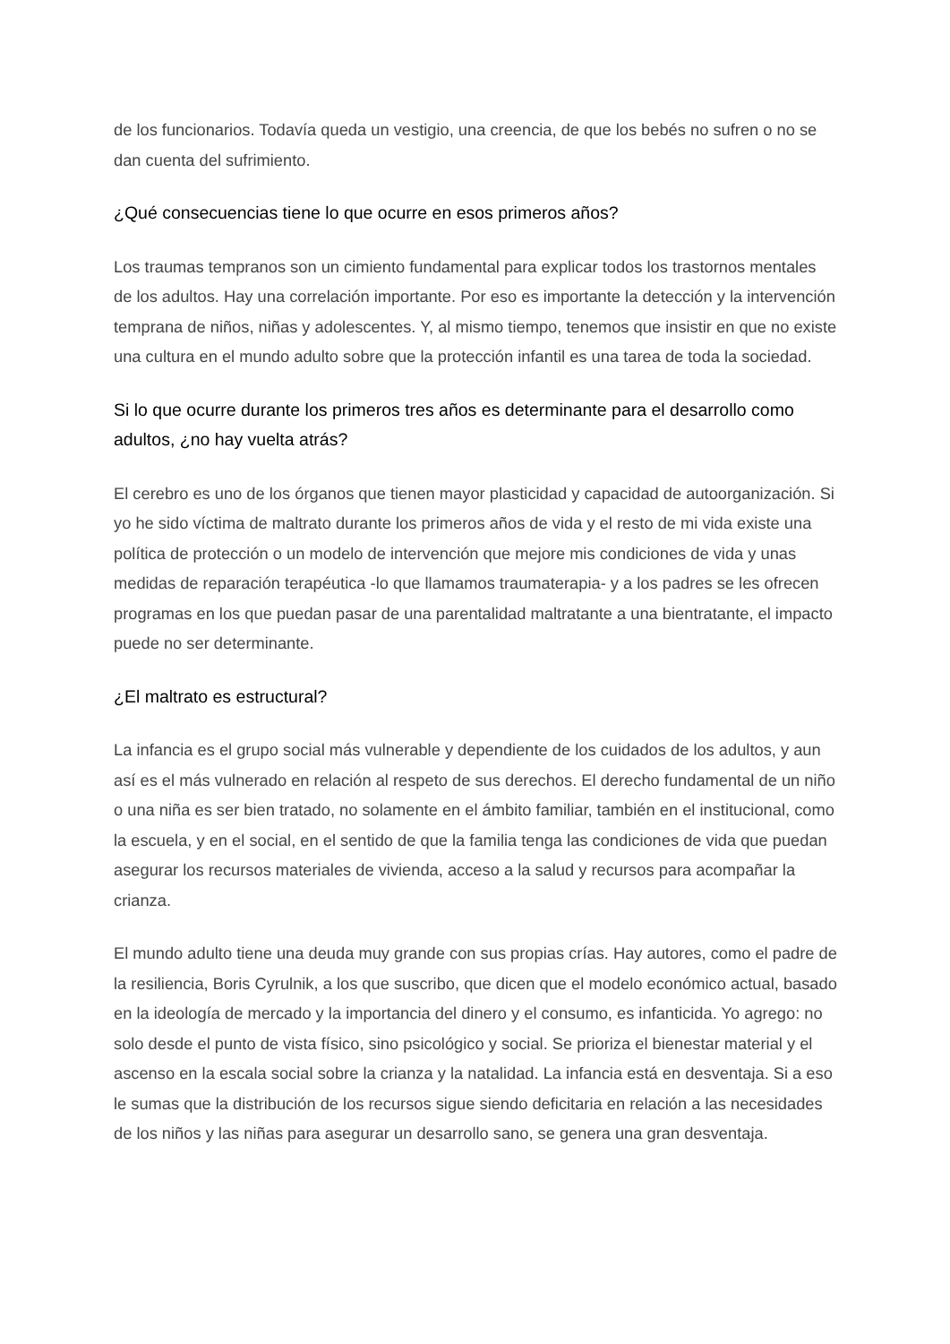de los funcionarios. Todavía queda un vestigio, una creencia, de que los bebés no sufren o no se dan cuenta del sufrimiento.
¿Qué consecuencias tiene lo que ocurre en esos primeros años?
Los traumas tempranos son un cimiento fundamental para explicar todos los trastornos mentales de los adultos. Hay una correlación importante. Por eso es importante la detección y la intervención temprana de niños, niñas y adolescentes. Y, al mismo tiempo, tenemos que insistir en que no existe una cultura en el mundo adulto sobre que la protección infantil es una tarea de toda la sociedad.
Si lo que ocurre durante los primeros tres años es determinante para el desarrollo como adultos, ¿no hay vuelta atrás?
El cerebro es uno de los órganos que tienen mayor plasticidad y capacidad de autoorganización. Si yo he sido víctima de maltrato durante los primeros años de vida y el resto de mi vida existe una política de protección o un modelo de intervención que mejore mis condiciones de vida y unas medidas de reparación terapéutica -lo que llamamos traumaterapia- y a los padres se les ofrecen programas en los que puedan pasar de una parentalidad maltratante a una bientratante, el impacto puede no ser determinante.
¿El maltrato es estructural?
La infancia es el grupo social más vulnerable y dependiente de los cuidados de los adultos, y aun así es el más vulnerado en relación al respeto de sus derechos. El derecho fundamental de un niño o una niña es ser bien tratado, no solamente en el ámbito familiar, también en el institucional, como la escuela, y en el social, en el sentido de que la familia tenga las condiciones de vida que puedan asegurar los recursos materiales de vivienda, acceso a la salud y recursos para acompañar la crianza.
El mundo adulto tiene una deuda muy grande con sus propias crías. Hay autores, como el padre de la resiliencia, Boris Cyrulnik, a los que suscribo, que dicen que el modelo económico actual, basado en la ideología de mercado y la importancia del dinero y el consumo, es infanticida. Yo agrego: no solo desde el punto de vista físico, sino psicológico y social. Se prioriza el bienestar material y el ascenso en la escala social sobre la crianza y la natalidad. La infancia está en desventaja. Si a eso le sumas que la distribución de los recursos sigue siendo deficitaria en relación a las necesidades de los niños y las niñas para asegurar un desarrollo sano, se genera una gran desventaja.